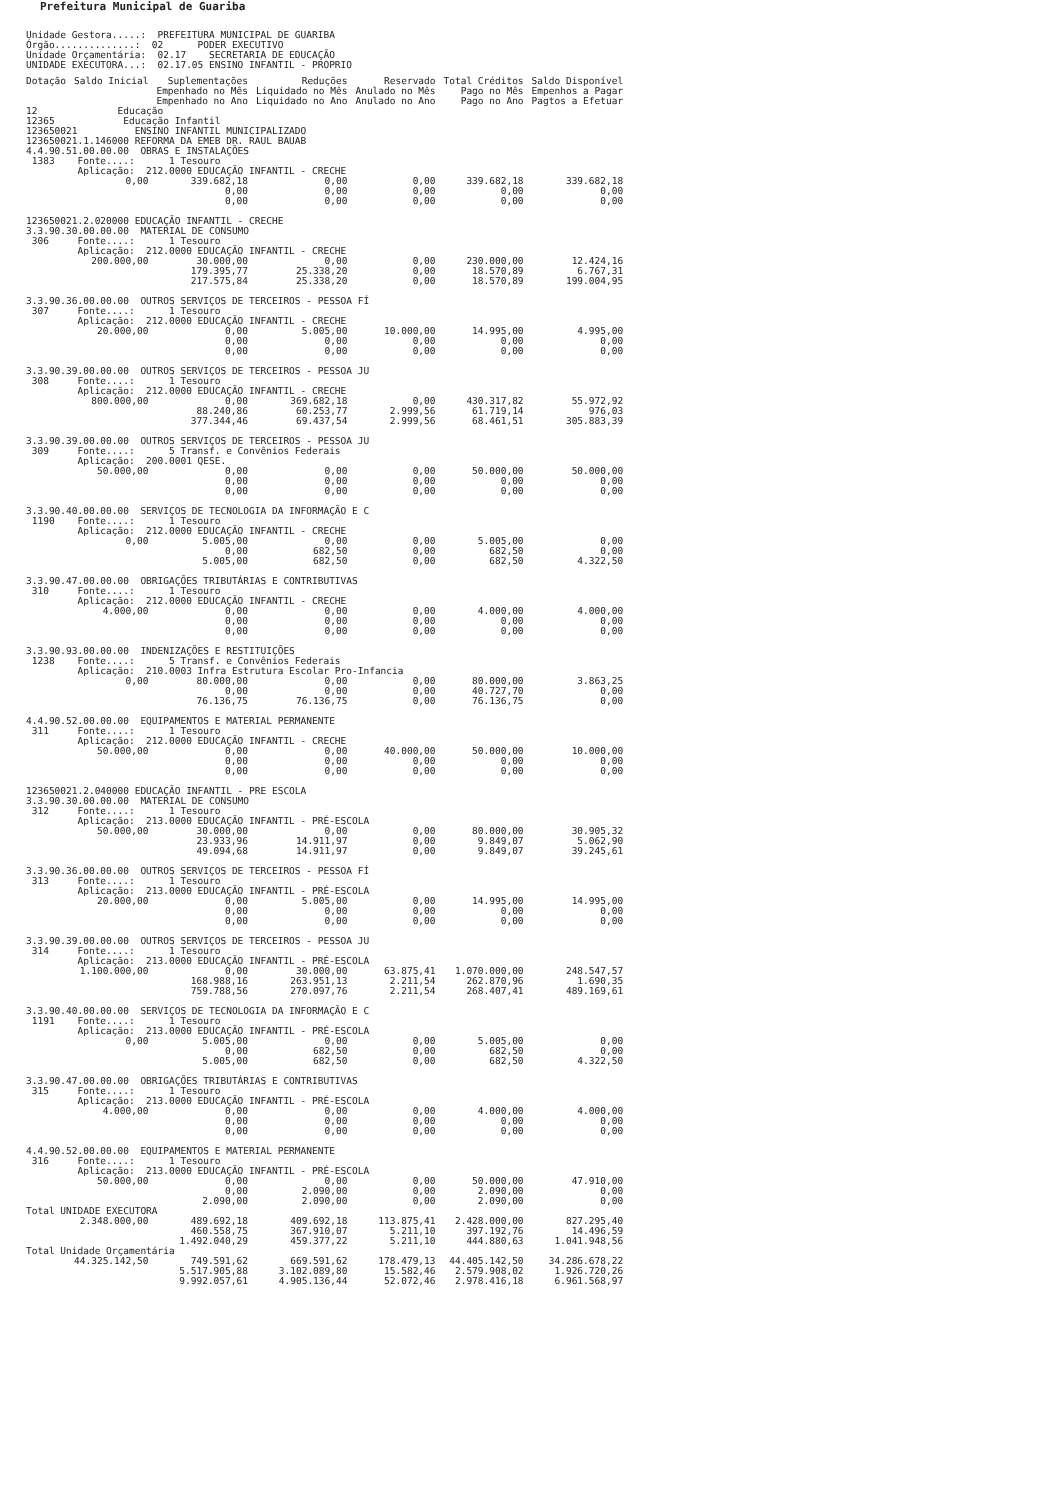Prefeitura Municipal de Guariba
Unidade Gestora.....: PREFEITURA MUNICIPAL DE GUARIBA Órgão..............: 02 PODER EXECUTIVO Unidade Orçamentária: 02.17 SECRETARIA DE EDUCAÇÃO UNIDADE EXECUTORA...: 02.17.05 ENSINO INFANTIL - PROPRIO
| Dotação | Saldo Inicial | Suplementações Empenhado no Mês Empenhado no Ano | Reduções Liquidado no Mês Liquidado no Ano | Reservado Anulado no Mês Anulado no Ano | Total Créditos Pago no Mês Pago no Ano | Saldo Disponível Empenhos a Pagar Pagtos a Efetuar |
| --- | --- | --- | --- | --- | --- | --- |
| 12 Educação 12365 Educação Infantil 123650021 ENSINO INFANTIL MUNICIPALIZADO 123650021.1.146000 REFORMA DA EMEB DR. RAUL BAUAB 4.4.90.51.00.00.00 OBRAS E INSTALAÇÕES 1383 Fonte....: 1 Tesouro Aplicação: 212.0000 EDUCAÇÃO INFANTIL - CRECHE | | | | | | |
| | 0,00 | 339.682,18 0,00 0,00 | 0,00 0,00 0,00 | 0,00 0,00 0,00 | 339.682,18 0,00 0,00 | 339.682,18 0,00 0,00 |
| 123650021.2.020000 EDUCAÇÃO INFANTIL - CRECHE 3.3.90.30.00.00.00 MATERIAL DE CONSUMO 306 Fonte....: 1 Tesouro Aplicação: 212.0000 EDUCAÇÃO INFANTIL - CRECHE | | | | | | |
| | 200.000,00 | 30.000,00 179.395,77 217.575,84 | 0,00 25.338,20 25.338,20 | 0,00 0,00 0,00 | 230.000,00 18.570,89 18.570,89 | 12.424,16 6.767,31 199.004,95 |
| 3.3.90.36.00.00.00 OUTROS SERVIÇOS DE TERCEIROS - PESSOA FÍ 307 Fonte....: 1 Tesouro Aplicação: 212.0000 EDUCAÇÃO INFANTIL - CRECHE | | | | | | |
| | 20.000,00 | 0,00 0,00 0,00 | 5.005,00 0,00 0,00 | 10.000,00 0,00 0,00 | 14.995,00 0,00 0,00 | 4.995,00 0,00 0,00 |
| 3.3.90.39.00.00.00 OUTROS SERVIÇOS DE TERCEIROS - PESSOA JU 308 Fonte....: 1 Tesouro Aplicação: 212.0000 EDUCAÇÃO INFANTIL - CRECHE | | | | | | |
| | 800.000,00 | 0,00 88.240,86 377.344,46 | 369.682,18 60.253,77 69.437,54 | 0,00 2.999,56 2.999,56 | 430.317,82 61.719,14 68.461,51 | 55.972,92 976,03 305.883,39 |
| 3.3.90.39.00.00.00 OUTROS SERVIÇOS DE TERCEIROS - PESSOA JU 309 Fonte....: 5 Transf. e Convênios Federais Aplicação: 200.0001 QESE. | | | | | | |
| | 50.000,00 | 0,00 0,00 0,00 | 0,00 0,00 0,00 | 0,00 0,00 0,00 | 50.000,00 0,00 0,00 | 50.000,00 0,00 0,00 |
| 3.3.90.40.00.00.00 SERVIÇOS DE TECNOLOGIA DA INFORMAÇÃO E C 1190 Fonte....: 1 Tesouro Aplicação: 212.0000 EDUCAÇÃO INFANTIL - CRECHE | | | | | | |
| | 0,00 | 5.005,00 0,00 5.005,00 | 0,00 682,50 682,50 | 0,00 0,00 0,00 | 5.005,00 682,50 682,50 | 0,00 0,00 4.322,50 |
| 3.3.90.47.00.00.00 OBRIGAÇÕES TRIBUTÁRIAS E CONTRIBUTIVAS 310 Fonte....: 1 Tesouro Aplicação: 212.0000 EDUCAÇÃO INFANTIL - CRECHE | | | | | | |
| | 4.000,00 | 0,00 0,00 0,00 | 0,00 0,00 0,00 | 0,00 0,00 0,00 | 4.000,00 0,00 0,00 | 4.000,00 0,00 0,00 |
| 3.3.90.93.00.00.00 INDENIZAÇÕES E RESTITUIÇÕES 1238 Fonte....: 5 Transf. e Convênios Federais Aplicação: 210.0003 Infra Estrutura Escolar Pro-Infancia | | | | | | |
| | 0,00 | 80.000,00 0,00 76.136,75 | 0,00 0,00 76.136,75 | 0,00 0,00 0,00 | 80.000,00 40.727,70 76.136,75 | 3.863,25 0,00 0,00 |
| 4.4.90.52.00.00.00 EQUIPAMENTOS E MATERIAL PERMANENTE 311 Fonte....: 1 Tesouro Aplicação: 212.0000 EDUCAÇÃO INFANTIL - CRECHE | | | | | | |
| | 50.000,00 | 0,00 0,00 0,00 | 0,00 0,00 0,00 | 40.000,00 0,00 0,00 | 50.000,00 0,00 0,00 | 10.000,00 0,00 0,00 |
| 123650021.2.040000 EDUCAÇÃO INFANTIL - PRE ESCOLA 3.3.90.30.00.00.00 MATERIAL DE CONSUMO 312 Fonte....: 1 Tesouro Aplicação: 213.0000 EDUCAÇÃO INFANTIL - PRÉ-ESCOLA | | | | | | |
| | 50.000,00 | 30.000,00 23.933,96 49.094,68 | 0,00 14.911,97 14.911,97 | 0,00 0,00 0,00 | 80.000,00 9.849,07 9.849,07 | 30.905,32 5.062,90 39.245,61 |
| 3.3.90.36.00.00.00 OUTROS SERVIÇOS DE TERCEIROS - PESSOA FÍ 313 Fonte....: 1 Tesouro Aplicação: 213.0000 EDUCAÇÃO INFANTIL - PRÉ-ESCOLA | | | | | | |
| | 20.000,00 | 0,00 0,00 0,00 | 5.005,00 0,00 0,00 | 0,00 0,00 0,00 | 14.995,00 0,00 0,00 | 14.995,00 0,00 0,00 |
| 3.3.90.39.00.00.00 OUTROS SERVIÇOS DE TERCEIROS - PESSOA JU 314 Fonte....: 1 Tesouro Aplicação: 213.0000 EDUCAÇÃO INFANTIL - PRÉ-ESCOLA | | | | | | |
| | 1.100.000,00 | 0,00 168.988,16 759.788,56 | 30.000,00 263.951,13 270.097,76 | 63.875,41 2.211,54 2.211,54 | 1.070.000,00 262.870,96 268.407,41 | 248.547,57 1.690,35 489.169,61 |
| 3.3.90.40.00.00.00 SERVIÇOS DE TECNOLOGIA DA INFORMAÇÃO E C 1191 Fonte....: 1 Tesouro Aplicação: 213.0000 EDUCAÇÃO INFANTIL - PRÉ-ESCOLA | | | | | | |
| | 0,00 | 5.005,00 0,00 5.005,00 | 0,00 682,50 682,50 | 0,00 0,00 0,00 | 5.005,00 682,50 682,50 | 0,00 0,00 4.322,50 |
| 3.3.90.47.00.00.00 OBRIGAÇÕES TRIBUTÁRIAS E CONTRIBUTIVAS 315 Fonte....: 1 Tesouro Aplicação: 213.0000 EDUCAÇÃO INFANTIL - PRÉ-ESCOLA | | | | | | |
| | 4.000,00 | 0,00 0,00 0,00 | 0,00 0,00 0,00 | 0,00 0,00 0,00 | 4.000,00 0,00 0,00 | 4.000,00 0,00 0,00 |
| 4.4.90.52.00.00.00 EQUIPAMENTOS E MATERIAL PERMANENTE 316 Fonte....: 1 Tesouro Aplicação: 213.0000 EDUCAÇÃO INFANTIL - PRÉ-ESCOLA | | | | | | |
| | 50.000,00 | 0,00 0,00 2.090,00 | 0,00 2.090,00 2.090,00 | 0,00 0,00 0,00 | 50.000,00 2.090,00 2.090,00 | 47.910,00 0,00 0,00 |
| Total UNIDADE EXECUTORA | | | | | | |
| | 2.348.000,00 | 489.692,18 460.558,75 1.492.040,29 | 409.692,18 367.910,07 459.377,22 | 113.875,41 5.211,10 5.211,10 | 2.428.000,00 397.192,76 444.880,63 | 827.295,40 14.496,59 1.041.948,56 |
| Total Unidade Orçamentária | | | | | | |
| | 44.325.142,50 | 749.591,62 5.517.905,88 9.992.057,61 | 669.591,62 3.102.089,80 4.905.136,44 | 178.479,13 15.582,46 52.072,46 | 44.405.142,50 2.579.908,02 2.978.416,18 | 34.286.678,22 1.926.720,26 6.961.568,97 |